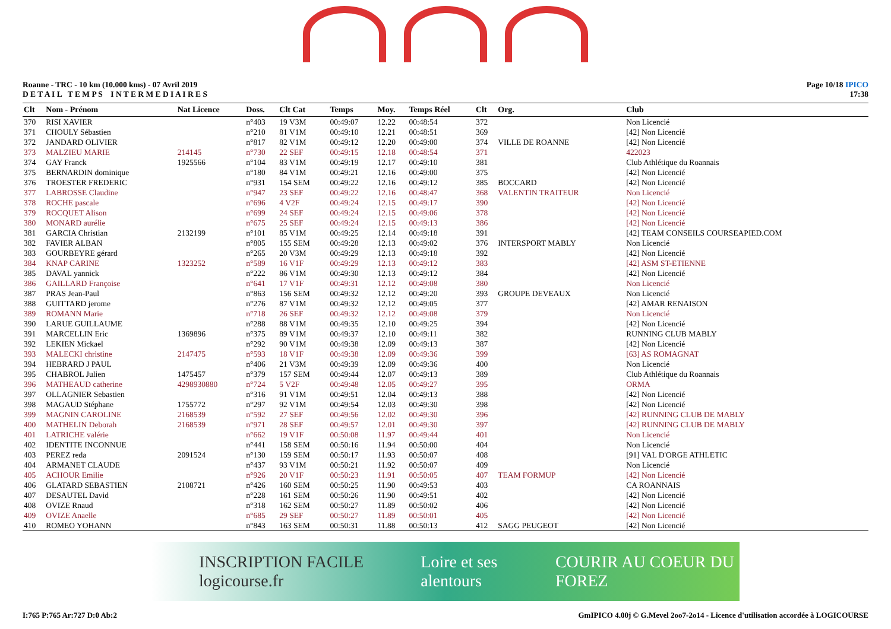Roanne - TRC - 10 km (10.000 kms) - 07 Avril 2019
D E T A I L T E M P S I N T E R M E D I A I R E S
Page 10/18 IPICO
17:38
| Clt | Nom - Prénom | Nat Licence | Doss. | Clt Cat | Temps | Moy. | Temps Réel | Clt | Org. | Club |
| --- | --- | --- | --- | --- | --- | --- | --- | --- | --- | --- |
| 370 | RISI XAVIER | | n°403 | 19 V3M | 00:49:07 | 12.22 | 00:48:54 | 372 | | Non Licencié |
| 371 | CHOULY Sébastien | | n°210 | 81 V1M | 00:49:10 | 12.21 | 00:48:51 | 369 | | [42] Non Licencié |
| 372 | JANDARD OLIVIER | | n°817 | 82 V1M | 00:49:12 | 12.20 | 00:49:00 | 374 | VILLE DE ROANNE | [42] Non Licencié |
| 373 | MALZIEU MARIE | 214145 | n°730 | 22 SEF | 00:49:15 | 12.18 | 00:48:54 | 371 | | 422023 |
| 374 | GAY Franck | 1925566 | n°104 | 83 V1M | 00:49:19 | 12.17 | 00:49:10 | 381 | | Club Athlétique du Roannais |
| 375 | BERNARDIN dominique | | n°180 | 84 V1M | 00:49:21 | 12.16 | 00:49:00 | 375 | | [42] Non Licencié |
| 376 | TROESTER FREDERIC | | n°931 | 154 SEM | 00:49:22 | 12.16 | 00:49:12 | 385 | BOCCARD | [42] Non Licencié |
| 377 | LABROSSE Claudine | | n°947 | 23 SEF | 00:49:22 | 12.16 | 00:48:47 | 368 | VALENTIN TRAITEUR | Non Licencié |
| 378 | ROCHE pascale | | n°696 | 4 V2F | 00:49:24 | 12.15 | 00:49:17 | 390 | | [42] Non Licencié |
| 379 | ROCQUET Alison | | n°699 | 24 SEF | 00:49:24 | 12.15 | 00:49:06 | 378 | | [42] Non Licencié |
| 380 | MONARD aurélie | | n°675 | 25 SEF | 00:49:24 | 12.15 | 00:49:13 | 386 | | [42] Non Licencié |
| 381 | GARCIA Christian | 2132199 | n°101 | 85 V1M | 00:49:25 | 12.14 | 00:49:18 | 391 | | [42] TEAM CONSEILS COURSEAPIED.COM |
| 382 | FAVIER ALBAN | | n°805 | 155 SEM | 00:49:28 | 12.13 | 00:49:02 | 376 | INTERSPORT MABLY | Non Licencié |
| 383 | GOURBEYRE gérard | | n°265 | 20 V3M | 00:49:29 | 12.13 | 00:49:18 | 392 | | [42] Non Licencié |
| 384 | KNAP CARINE | 1323252 | n°589 | 16 V1F | 00:49:29 | 12.13 | 00:49:12 | 383 | | [42] ASM ST-ETIENNE |
| 385 | DAVAL yannick | | n°222 | 86 V1M | 00:49:30 | 12.13 | 00:49:12 | 384 | | [42] Non Licencié |
| 386 | GAILLARD Françoise | | n°641 | 17 V1F | 00:49:31 | 12.12 | 00:49:08 | 380 | | Non Licencié |
| 387 | PRAS Jean-Paul | | n°863 | 156 SEM | 00:49:32 | 12.12 | 00:49:20 | 393 | GROUPE DEVEAUX | Non Licencié |
| 388 | GUITTARD jerome | | n°276 | 87 V1M | 00:49:32 | 12.12 | 00:49:05 | 377 | | [42] AMAR RENAISON |
| 389 | ROMANN Marie | | n°718 | 26 SEF | 00:49:32 | 12.12 | 00:49:08 | 379 | | Non Licencié |
| 390 | LARUE GUILLAUME | | n°288 | 88 V1M | 00:49:35 | 12.10 | 00:49:25 | 394 | | [42] Non Licencié |
| 391 | MARCELLIN Eric | 1369896 | n°375 | 89 V1M | 00:49:37 | 12.10 | 00:49:11 | 382 | | RUNNING CLUB MABLY |
| 392 | LEKIEN Mickael | | n°292 | 90 V1M | 00:49:38 | 12.09 | 00:49:13 | 387 | | [42] Non Licencié |
| 393 | MALECKI christine | 2147475 | n°593 | 18 V1F | 00:49:38 | 12.09 | 00:49:36 | 399 | | [63] AS ROMAGNAT |
| 394 | HEBRARD J PAUL | | n°406 | 21 V3M | 00:49:39 | 12.09 | 00:49:36 | 400 | | Non Licencié |
| 395 | CHABROL Julien | 1475457 | n°379 | 157 SEM | 00:49:44 | 12.07 | 00:49:13 | 389 | | Club Athlétique du Roannais |
| 396 | MATHEAUD catherine | 4298930880 | n°724 | 5 V2F | 00:49:48 | 12.05 | 00:49:27 | 395 | | ORMA |
| 397 | OLLAGNIER Sebastien | | n°316 | 91 V1M | 00:49:51 | 12.04 | 00:49:13 | 388 | | [42] Non Licencié |
| 398 | MAGAUD Stéphane | 1755772 | n°297 | 92 V1M | 00:49:54 | 12.03 | 00:49:30 | 398 | | [42] Non Licencié |
| 399 | MAGNIN CAROLINE | 2168539 | n°592 | 27 SEF | 00:49:56 | 12.02 | 00:49:30 | 396 | | [42] RUNNING CLUB DE MABLY |
| 400 | MATHELIN Deborah | 2168539 | n°971 | 28 SEF | 00:49:57 | 12.01 | 00:49:30 | 397 | | [42] RUNNING CLUB DE MABLY |
| 401 | LATRICHE valérie | | n°662 | 19 V1F | 00:50:08 | 11.97 | 00:49:44 | 401 | | Non Licencié |
| 402 | IDENTITE INCONNUE | | n°441 | 158 SEM | 00:50:16 | 11.94 | 00:50:00 | 404 | | Non Licencié |
| 403 | PEREZ reda | 2091524 | n°130 | 159 SEM | 00:50:17 | 11.93 | 00:50:07 | 408 | | [91] VAL D'ORGE ATHLETIC |
| 404 | ARMANET CLAUDE | | n°437 | 93 V1M | 00:50:21 | 11.92 | 00:50:07 | 409 | | Non Licencié |
| 405 | ACHOUR Emilie | | n°926 | 20 V1F | 00:50:23 | 11.91 | 00:50:05 | 407 | TEAM FORMUP | [42] Non Licencié |
| 406 | GLATARD SEBASTIEN | 2108721 | n°426 | 160 SEM | 00:50:25 | 11.90 | 00:49:53 | 403 | | CA ROANNAIS |
| 407 | DESAUTEL David | | n°228 | 161 SEM | 00:50:26 | 11.90 | 00:49:51 | 402 | | [42] Non Licencié |
| 408 | OVIZE Rnaud | | n°318 | 162 SEM | 00:50:27 | 11.89 | 00:50:02 | 406 | | [42] Non Licencié |
| 409 | OVIZE Anaelle | | n°685 | 29 SEF | 00:50:27 | 11.89 | 00:50:01 | 405 | | [42] Non Licencié |
| 410 | ROMEO YOHANN | | n°843 | 163 SEM | 00:50:31 | 11.88 | 00:50:13 | 412 | SAGG PEUGEOT | [42] Non Licencié |
INSCRIPTION FACILE logicourse.fr Loire et ses alentours COURIR AU COEUR DU FOREZ
I:765 P:765 Ar:727 D:0 Ab:2 GmIPICO 4.00j © G.Mevel 2oo7-2o14 - Licence d'utilisation accordée à LOGICOURSE